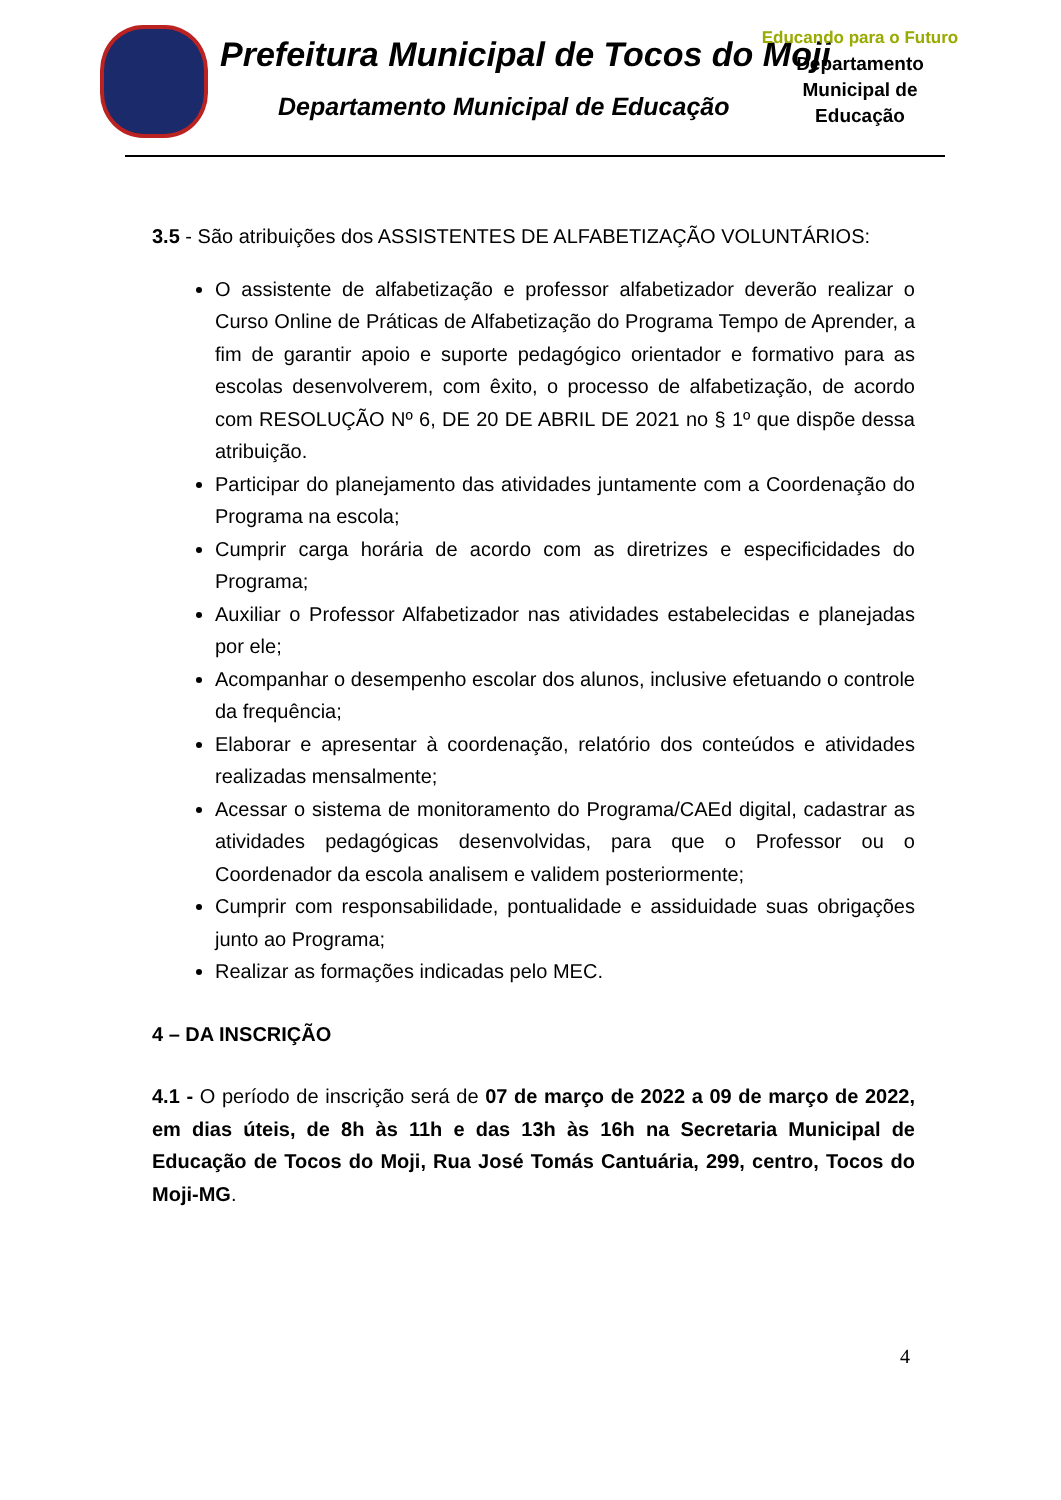Prefeitura Municipal de Tocos do Moji
Departamento Municipal de Educação
Educando para o Futuro
Departamento
Municipal de
Educação
3.5 - São atribuições dos ASSISTENTES DE ALFABETIZAÇÃO VOLUNTÁRIOS:
O assistente de alfabetização e professor alfabetizador deverão realizar o Curso Online de Práticas de Alfabetização do Programa Tempo de Aprender, a fim de garantir apoio e suporte pedagógico orientador e formativo para as escolas desenvolverem, com êxito, o processo de alfabetização, de acordo com RESOLUÇÃO Nº 6, DE 20 DE ABRIL DE 2021 no § 1º que dispõe dessa atribuição.
Participar do planejamento das atividades juntamente com a Coordenação do Programa na escola;
Cumprir carga horária de acordo com as diretrizes e especificidades do Programa;
Auxiliar o Professor Alfabetizador nas atividades estabelecidas e planejadas por ele;
Acompanhar o desempenho escolar dos alunos, inclusive efetuando o controle da frequência;
Elaborar e apresentar à coordenação, relatório dos conteúdos e atividades realizadas mensalmente;
Acessar o sistema de monitoramento do Programa/CAEd digital, cadastrar as atividades pedagógicas desenvolvidas, para que o Professor ou o Coordenador da escola analisem e validem posteriormente;
Cumprir com responsabilidade, pontualidade e assiduidade suas obrigações junto ao Programa;
Realizar as formações indicadas pelo MEC.
4 – DA INSCRIÇÃO
4.1 - O período de inscrição será de 07 de março de 2022 a 09 de março de 2022, em dias úteis, de 8h às 11h e das 13h às 16h na Secretaria Municipal de Educação de Tocos do Moji, Rua José Tomás Cantuária, 299, centro, Tocos do Moji-MG.
4